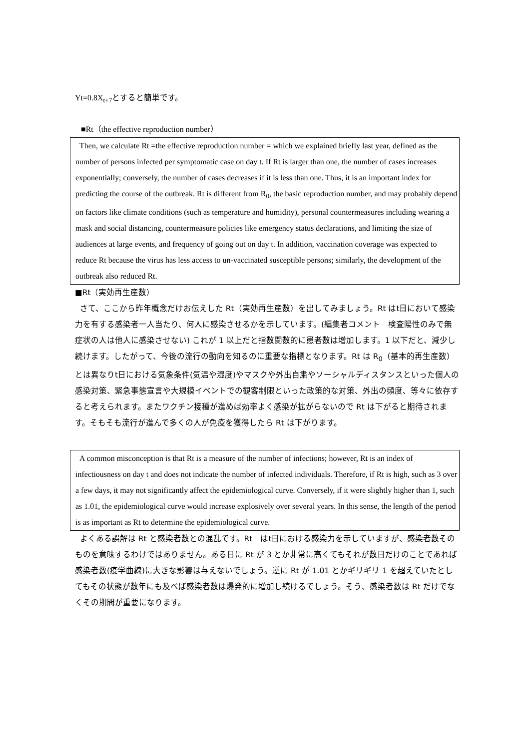Yt=0.8X<sub>t+7</sub>とすると簡単です。
■Rt（the effective reproduction number）
Then, we calculate Rt =the effective reproduction number = which we explained briefly last year, defined as the number of persons infected per symptomatic case on day t. If Rt is larger than one, the number of cases increases exponentially; conversely, the number of cases decreases if it is less than one. Thus, it is an important index for predicting the course of the outbreak. Rt is different from R<sub>0</sub>, the basic reproduction number, and may probably depend on factors like climate conditions (such as temperature and humidity), personal countermeasures including wearing a mask and social distancing, countermeasure policies like emergency status declarations, and limiting the size of audiences at large events, and frequency of going out on day t. In addition, vaccination coverage was expected to reduce Rt because the virus has less access to un-vaccinated susceptible persons; similarly, the development of the outbreak also reduced Rt.
■Rt（実効再生産数）
さて、ここから昨年概念だけお伝えした Rt（実効再生産数）を出してみましょう。Rt はt日において感染力を有する感染者一人当たり、何人に感染させるかを示しています。(編集者コメント　検査陽性のみで無症状の人は他人に感染させない) これが 1 以上だと指数関数的に患者数は増加します。1 以下だと、減少し続けます。したがって、今後の流行の動向を知るのに重要な指標となります。Rt は R<sub>0</sub>（基本的再生産数）とは異なりt日における気象条件(気温や湿度)やマスクや外出自粛やソーシャルディスタンスといった個人の感染対策、緊急事態宣言や大規模イベントでの観客制限といった政策的な対策、外出の頻度、等々に依存すると考えられます。またワクチン接種が進めば効率よく感染が拡がらないので Rt は下がると期待されます。そもそも流行が進んで多くの人が免疫を獲得したら Rt は下がります。
A common misconception is that Rt is a measure of the number of infections; however, Rt is an index of infectiousness on day t and does not indicate the number of infected individuals. Therefore, if Rt is high, such as 3 over a few days, it may not significantly affect the epidemiological curve. Conversely, if it were slightly higher than 1, such as 1.01, the epidemiological curve would increase explosively over several years. In this sense, the length of the period is as important as Rt to determine the epidemiological curve.
よくある誤解は Rt と感染者数との混乱です。Rt　はt日における感染力を示していますが、感染者数そのものを意味するわけではありません。ある日に Rt が 3 とか非常に高くてもそれが数日だけのことであれば感染者数(疫学曲線)に大きな影響は与えないでしょう。逆に Rt が 1.01 とかギリギリ 1 を超えていたとしてもその状態が数年にも及べば感染者数は爆発的に増加し続けるでしょう。そう、感染者数は Rt だけでなくその期間が重要になります。